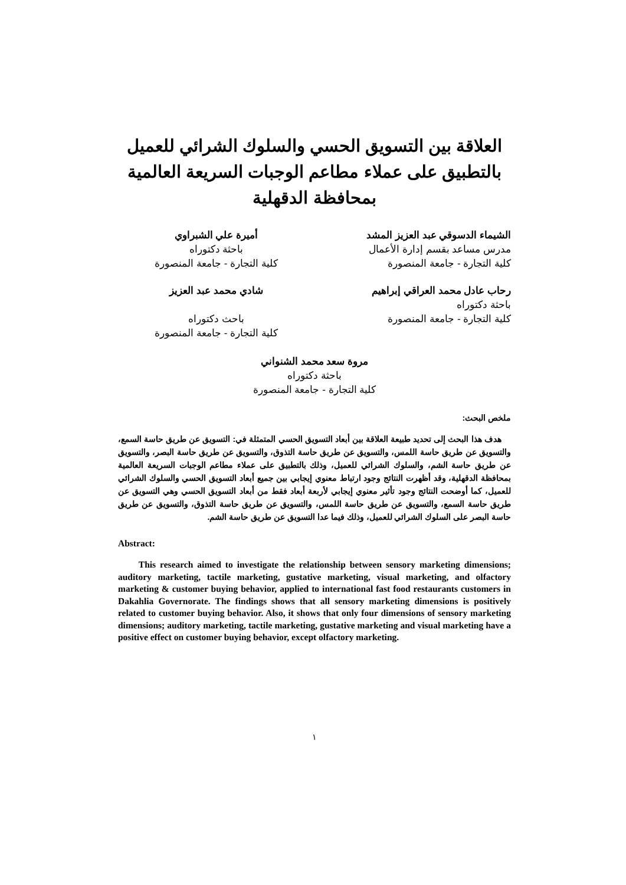العلاقة بين التسويق الحسي والسلوك الشرائي للعميل
بالتطبيق على عملاء مطاعم الوجبات السريعة العالمية
بمحافظة الدقهلية
الشيماء الدسوقي عبد العزيز المشد
مدرس مساعد بقسم إدارة الأعمال
كلية التجارة - جامعة المنصورة
أميرة علي الشبراوي
باحثة دكتوراه
كلية التجارة - جامعة المنصورة
رحاب عادل محمد العراقي إبراهيم
باحثة دكتوراه
كلية التجارة - جامعة المنصورة
شادي محمد عبد العزيز
باحث دكتوراه
كلية التجارة - جامعة المنصورة
مروة سعد محمد الشنواني
باحثة دكتوراه
كلية التجارة - جامعة المنصورة
ملخص البحث:
هدف هذا البحث إلى تحديد طبيعة العلاقة بين أبعاد التسويق الحسي المتمثلة في: التسويق عن طريق حاسة السمع، والتسويق عن طريق حاسة اللمس، والتسويق عن طريق حاسة التذوق، والتسويق عن طريق حاسة البصر، والتسويق عن طريق حاسة الشم، والسلوك الشرائي للعميل، وذلك بالتطبيق على عملاء مطاعم الوجبات السريعة العالمية بمحافظة الدقهلية، وقد أظهرت النتائج وجود ارتباط معنوي إيجابي بين جميع أبعاد التسويق الحسي والسلوك الشرائي للعميل، كما أوضحت النتائج وجود تأثير معنوي إيجابي لأربعة أبعاد فقط من أبعاد التسويق الحسي وهي التسويق عن طريق حاسة السمع، والتسويق عن طريق حاسة اللمس، والتسويق عن طريق حاسة التذوق، والتسويق عن طريق حاسة البصر على السلوك الشرائي للعميل، وذلك فيما عدا التسويق عن طريق حاسة الشم.
Abstract:
This research aimed to investigate the relationship between sensory marketing dimensions; auditory marketing, tactile marketing, gustative marketing, visual marketing, and olfactory marketing & customer buying behavior, applied to international fast food restaurants customers in Dakahlia Governorate. The findings shows that all sensory marketing dimensions is positively related to customer buying behavior. Also, it shows that only four dimensions of sensory marketing dimensions; auditory marketing, tactile marketing, gustative marketing and visual marketing have a positive effect on customer buying behavior, except olfactory marketing.
١